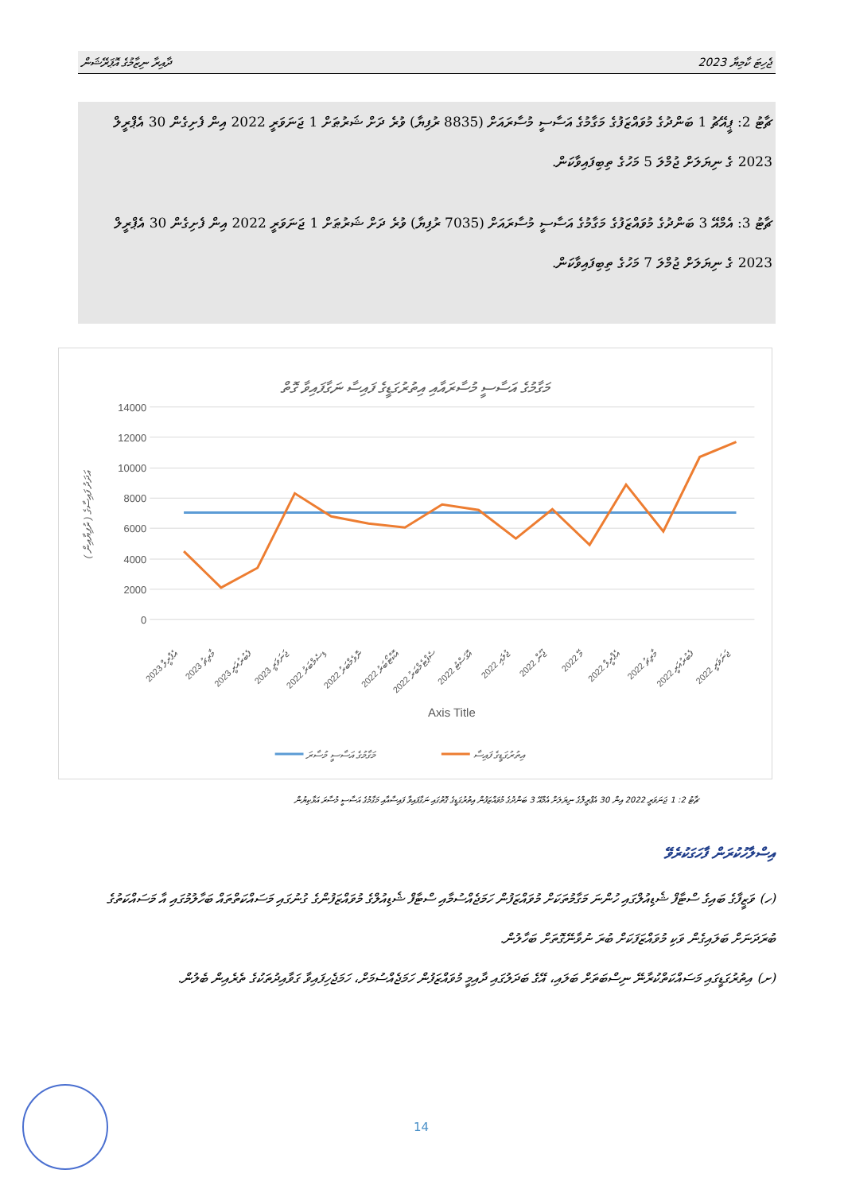ދާއިރާ ނިޒާމުގެ އޮޕަރޭޝަން 2023 ޖެހިޓަ ކާމިޔާ
ޗާޓު 2: ޕީއޭޗު 1 ބަންދުގެ މުވައްޒަފުގެ މަގާމުގެ އަސާސީ މުސާރައަށް (8835 ރުފިޔާ) ވުރެ ދަށް ޝަރުޠަށް 1 ޖަނަވަރީ 2022 އިން ފެށިގެން 30 އެޕްރީލް 2023 ގެ ނިޔަލަށް ޖުމްލަ 5 މަހުގެ ތިބިފައިވާކަން.
ޗާޓު 3: އެމްއޭ 3 ބަންދުގެ މުވައްޒަފުގެ މަގާމުގެ އަސާސީ މުސާރައަށް (7035 ރުފިޔާ) ވުރެ ދަށް ޝަރުޠަށް 1 ޖަނަވަރީ 2022 އިން ފެށިގެން 30 އެޕްރީލް 2023 ގެ ނިޔަލަށް ޖުމްލަ 7 މަހުގެ ތިބިފައިވާކަން.
މަގާމުގެ އަސާސީ މުސާރައާއި އިތުރުގަޑީގެ ފައިސާ ނަގާފައިވާ ގޮތް
0
2000
4000
6000
8000
10000
12000
14000
( ރުފިޔާއިން ) އަދަދު ފައިސާގެ
2023 އެޕްރީލް
2023 މާރިޗު
2023 ފެބުރުއަރީ
2023 ޖަނަވަރީ
2022 ޑިސެމްބަރު
2022 ނޮވެމްބަރު
2022 އޮކްޓޯބަރު
2022 ސެޕްޓެމްބަރު
2022 އޮގަސްޓު
2022 ޖުލައި
2022 ޖޫން
2022 މޭ
2022 އެޕްރީލް
2022 މާރިޗު
2022 ފެބުރުއަރީ
2022 ޖަނަވަރީ
Axis Title
މަގާމުގެ އަސާސީ މުސާރަ
އިތުރުގަޑީގެ ފައިސާ
ޗާޓު 2: 1 ޖަނަވަރީ 2022 އިން 30 އެޕްރީލްގެ ނިޔަލަށް އެމްއޭ 3 ބަންދުގެ މުވައްޒަފުން އިތުރުގަޑީގެ ގޮތުގައި ނަގާފައިވާ ފައިސާއާއި މަގާމުގެ އަސާސީ މުސާރަ އަޅާކިޔުން
އިސްލާހުކުރަން ފާހަގަކުރެވޭ
(ހ) ވަޒީފާގެ ބައިގެ ސްޓާފް ޝެޑިއުލްގައި ހުންނަ މަގާމުތަކަށް މުވައްޒަފުން ހަމަޖެއްސުމާއި ސްޓާފް ޝެޑިއުލްގެ މުވައްޒަފުންގެ ގުނުގައި މަސައްކަތްތައް ބަހާލުމުގައި އާ މަސައްކަތުގެ ބުރަދަނަށް ބަލައިގެން ވަކި މުވައްޒަފަކަށް ބުރަ ނުވާނޭގޮތަށް ބަހާލުން.
(ށ) އިތުރުގަޑީގައި މަސައްކަތްކުރާނޭ ނިސްބަތަށް ބަލައި، އޭގެ ބަދަލުގައި ދާއިމީ މުވައްޒަފުން ހަމަޖެއްސުމަށް، ހަމަޖެހިފައިވާ ގަވާއިދުތަކުގެ ތެރެއިން ބެލުން.
14